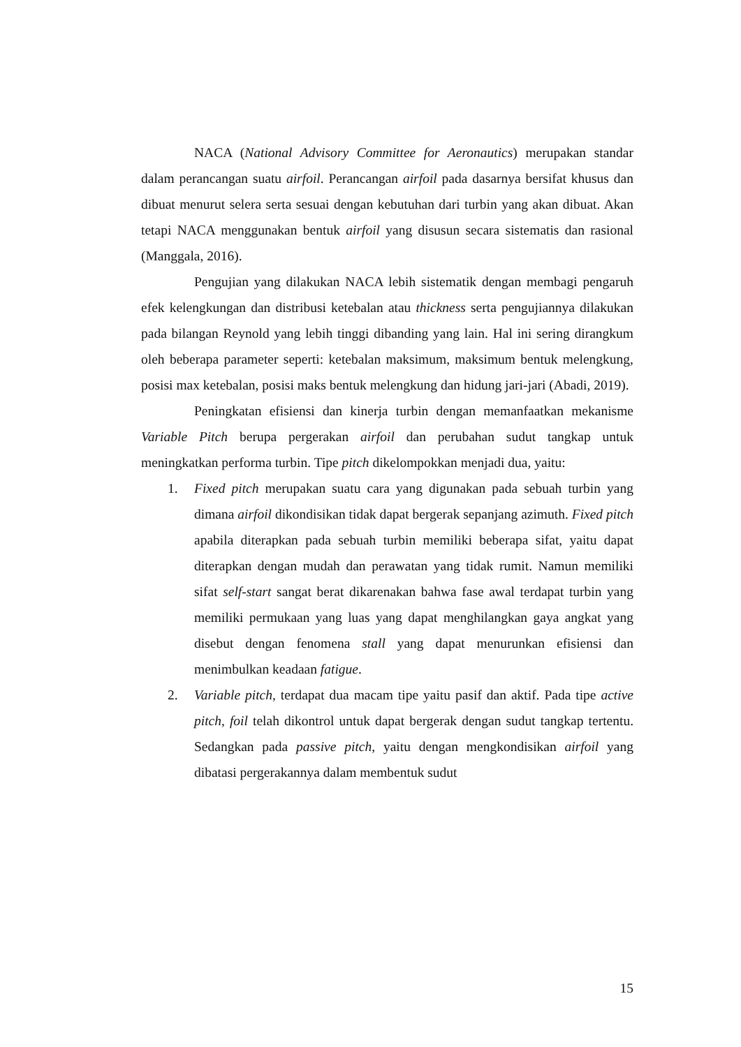NACA (National Advisory Committee for Aeronautics) merupakan standar dalam perancangan suatu airfoil. Perancangan airfoil pada dasarnya bersifat khusus dan dibuat menurut selera serta sesuai dengan kebutuhan dari turbin yang akan dibuat. Akan tetapi NACA menggunakan bentuk airfoil yang disusun secara sistematis dan rasional (Manggala, 2016).
Pengujian yang dilakukan NACA lebih sistematik dengan membagi pengaruh efek kelengkungan dan distribusi ketebalan atau thickness serta pengujiannya dilakukan pada bilangan Reynold yang lebih tinggi dibanding yang lain. Hal ini sering dirangkum oleh beberapa parameter seperti: ketebalan maksimum, maksimum bentuk melengkung, posisi max ketebalan, posisi maks bentuk melengkung dan hidung jari-jari (Abadi, 2019).
Peningkatan efisiensi dan kinerja turbin dengan memanfaatkan mekanisme Variable Pitch berupa pergerakan airfoil dan perubahan sudut tangkap untuk meningkatkan performa turbin. Tipe pitch dikelompokkan menjadi dua, yaitu:
1. Fixed pitch merupakan suatu cara yang digunakan pada sebuah turbin yang dimana airfoil dikondisikan tidak dapat bergerak sepanjang azimuth. Fixed pitch apabila diterapkan pada sebuah turbin memiliki beberapa sifat, yaitu dapat diterapkan dengan mudah dan perawatan yang tidak rumit. Namun memiliki sifat self-start sangat berat dikarenakan bahwa fase awal terdapat turbin yang memiliki permukaan yang luas yang dapat menghilangkan gaya angkat yang disebut dengan fenomena stall yang dapat menurunkan efisiensi dan menimbulkan keadaan fatigue.
2. Variable pitch, terdapat dua macam tipe yaitu pasif dan aktif. Pada tipe active pitch, foil telah dikontrol untuk dapat bergerak dengan sudut tangkap tertentu. Sedangkan pada passive pitch, yaitu dengan mengkondisikan airfoil yang dibatasi pergerakannya dalam membentuk sudut
15